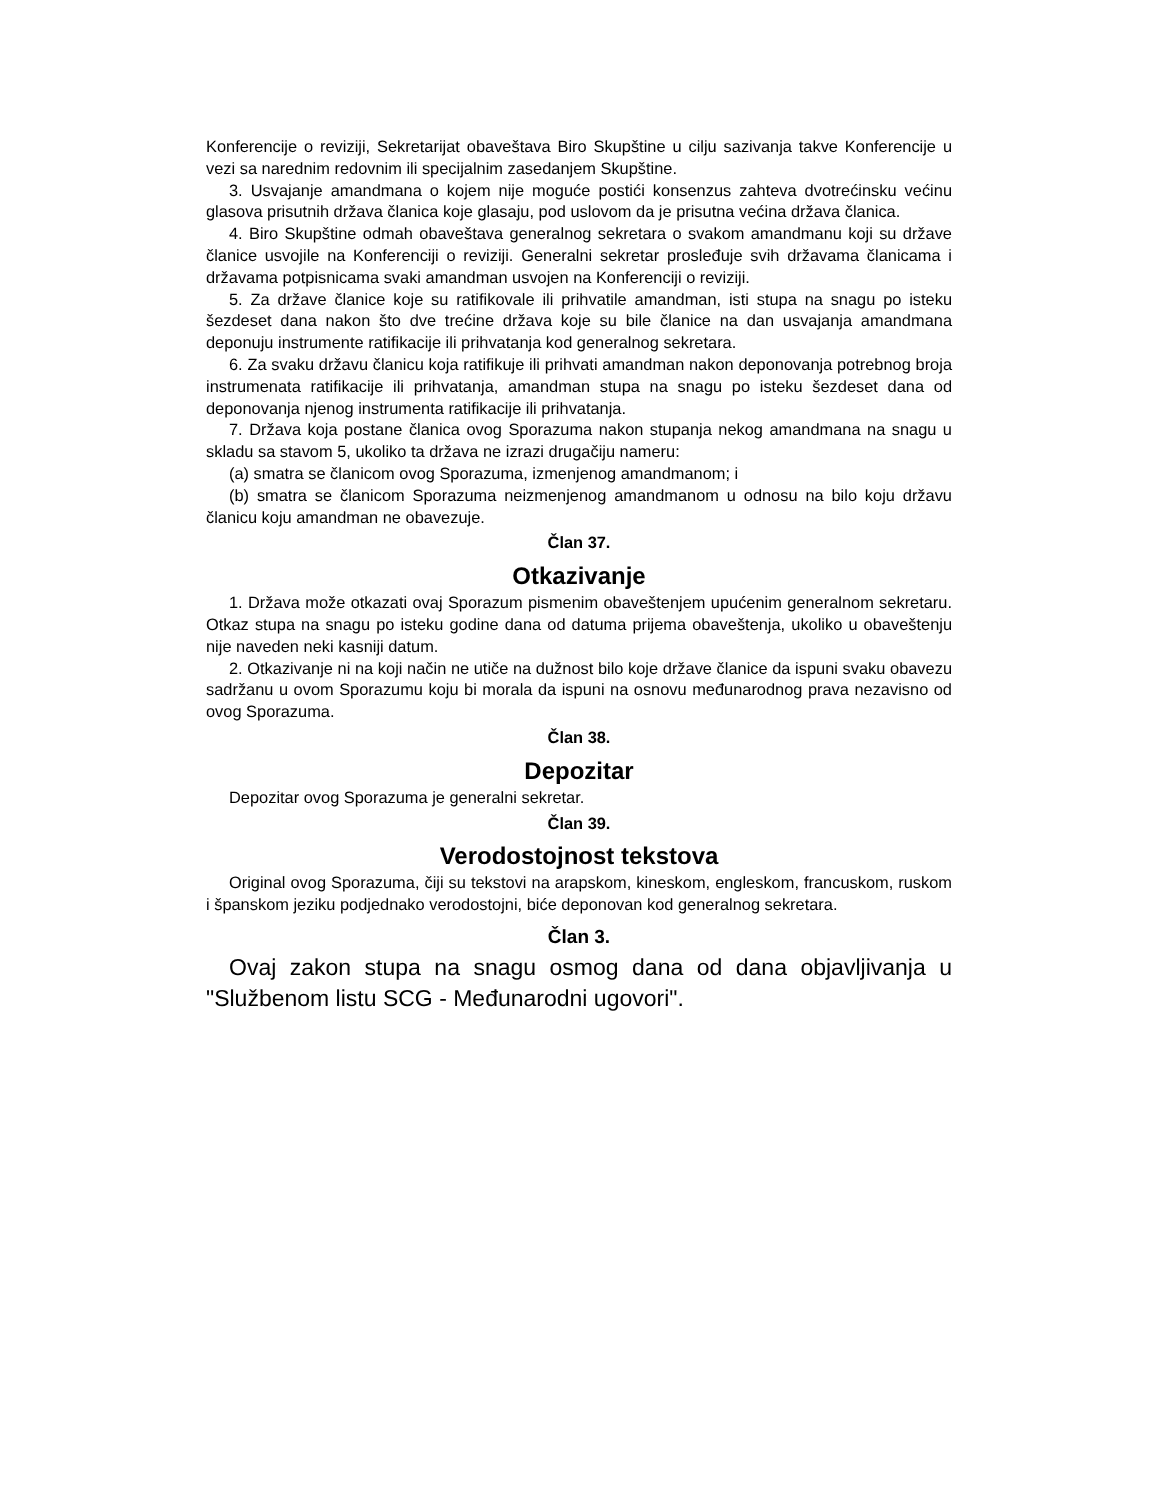Konferencije o reviziji, Sekretarijat obaveštava Biro Skupštine u cilju sazivanja takve Konferencije u vezi sa narednim redovnim ili specijalnim zasedanjem Skupštine.
3. Usvajanje amandmana o kojem nije moguće postići konsenzus zahteva dvotrećinsku većinu glasova prisutnih država članica koje glasaju, pod uslovom da je prisutna većina država članica.
4. Biro Skupštine odmah obaveštava generalnog sekretara o svakom amandmanu koji su države članice usvojile na Konferenciji o reviziji. Generalni sekretar prosleđuje svih državama članicama i državama potpisnicama svaki amandman usvojen na Konferenciji o reviziji.
5. Za države članice koje su ratifikovale ili prihvatile amandman, isti stupa na snagu po isteku šezdeset dana nakon što dve trećine država koje su bile članice na dan usvajanja amandmana deponuju instrumente ratifikacije ili prihvatanja kod generalnog sekretara.
6. Za svaku državu članicu koja ratifikuje ili prihvati amandman nakon deponovanja potrebnog broja instrumenata ratifikacije ili prihvatanja, amandman stupa na snagu po isteku šezdeset dana od deponovanja njenog instrumenta ratifikacije ili prihvatanja.
7. Država koja postane članica ovog Sporazuma nakon stupanja nekog amandmana na snagu u skladu sa stavom 5, ukoliko ta država ne izrazi drugačiju nameru:
(a) smatra se članicom ovog Sporazuma, izmenjenog amandmanom; i
(b) smatra se članicom Sporazuma neizmenjenog amandmanom u odnosu na bilo koju državu članicu koju amandman ne obavezuje.
Član 37.
Otkazivanje
1. Država može otkazati ovaj Sporazum pismenim obaveštenjem upućenim generalnom sekretaru. Otkaz stupa na snagu po isteku godine dana od datuma prijema obaveštenja, ukoliko u obaveštenju nije naveden neki kasniji datum.
2. Otkazivanje ni na koji način ne utiče na dužnost bilo koje države članice da ispuni svaku obavezu sadržanu u ovom Sporazumu koju bi morala da ispuni na osnovu međunarodnog prava nezavisno od ovog Sporazuma.
Član 38.
Depozitar
Depozitar ovog Sporazuma je generalni sekretar.
Član 39.
Verodostojnost tekstova
Original ovog Sporazuma, čiji su tekstovi na arapskom, kineskom, engleskom, francuskom, ruskom i španskom jeziku podjednako verodostojni, biće deponovan kod generalnog sekretara.
Član 3.
Ovaj zakon stupa na snagu osmog dana od dana objavljivanja u "Službenom listu SCG - Međunarodni ugovori".